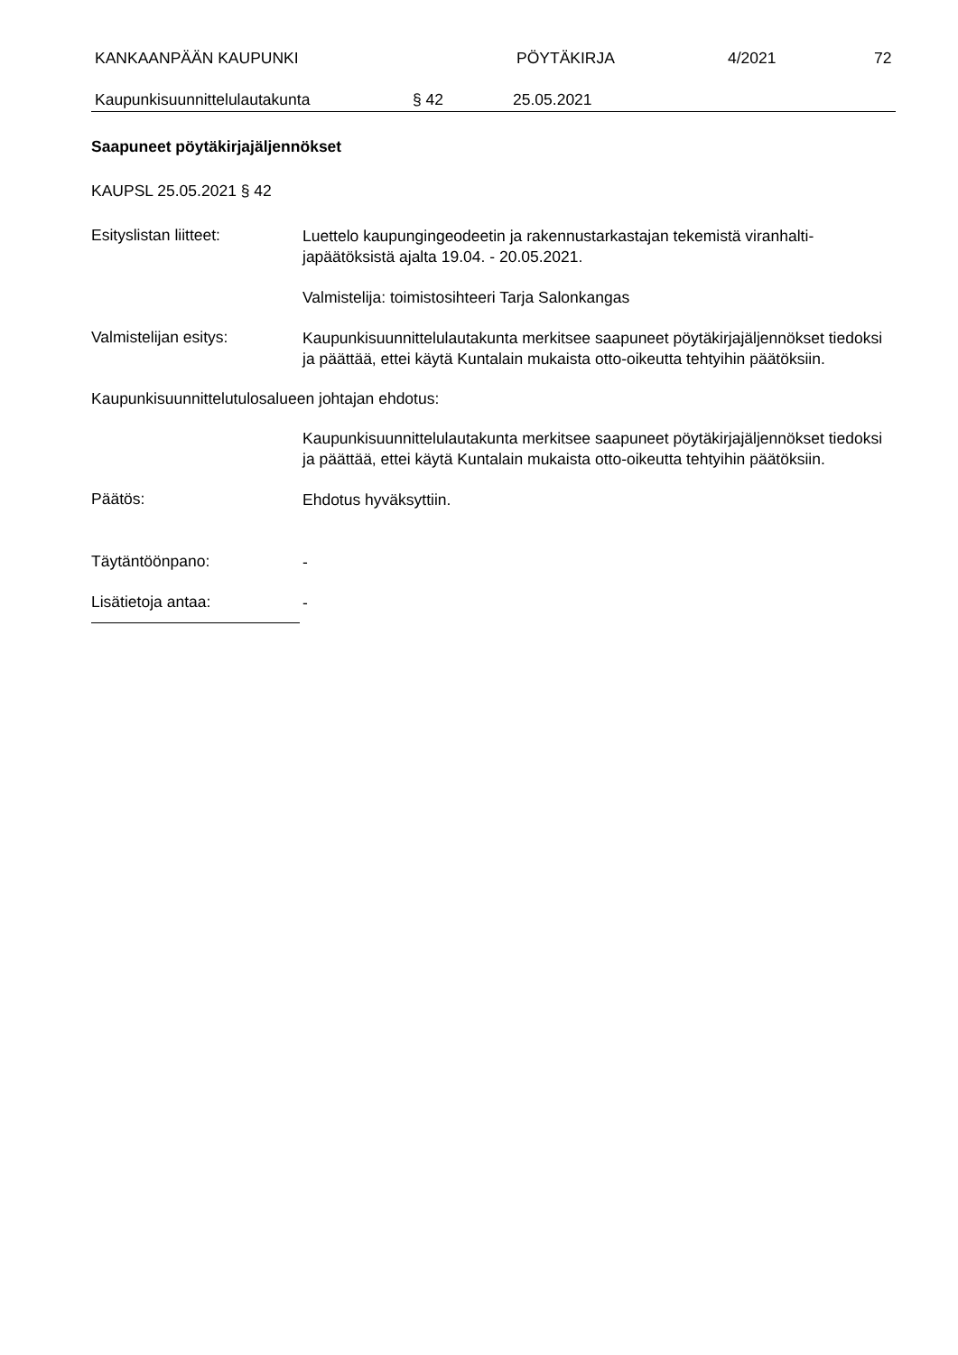KANKAAN­PÄÄN KAUPUNKI PÖYTÄKIRJA 4/2021 72
Kaupunkisuunnittelulautakunta § 42 25.05.2021
Saapuneet pöytäkirjajäljennökset
KAUPSL 25.05.2021 § 42
Esityslistan liitteet:
Luettelo kaupungingeodeetin ja rakennustarkastajan tekemistä viranhalti­japäätöksistä ajalta 19.04. - 20.05.2021.
Valmistelija: toimistosihteeri Tarja Salonkangas
Valmistelijan esitys:
Kaupunkisuunnittelulautakunta merkitsee saapuneet pöytäkirjajäljennökset tiedoksi ja päättää, ettei käytä Kuntalain mukaista otto-oikeutta tehtyihin päätöksiin.
Kaupunkisuunnittelutulosalueen johtajan ehdotus:
Kaupunkisuunnittelulautakunta merkitsee saapuneet pöytäkirjajäljennökset tiedoksi ja päättää, ettei käytä Kuntalain mukaista otto-oikeutta tehtyihin päätöksiin.
Päätös:
Ehdotus hyväksyttiin.
Täytäntöönpano:
-
Lisätietoja antaa:
-